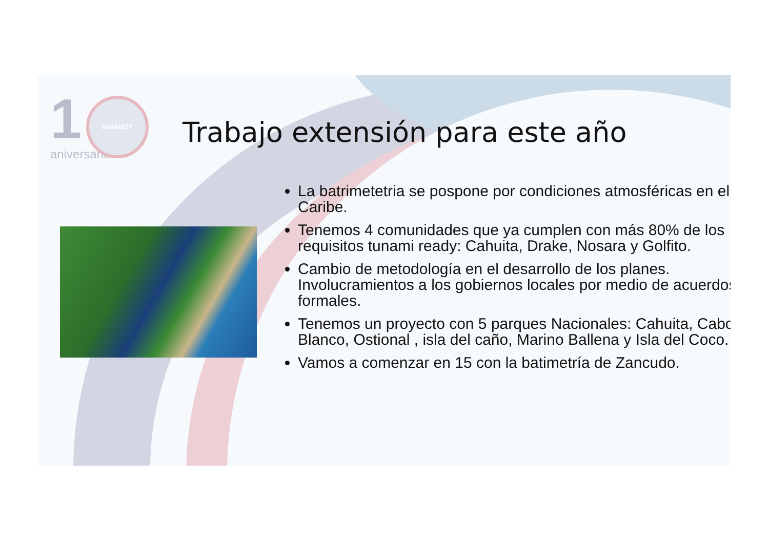1
SINAMOT
aniversario
Trabajo extensión para este año
La batrimetetria se pospone por condiciones atmosféricas en el Caribe.
Tenemos 4 comunidades que ya cumplen con más 80% de los requisitos tunami ready: Cahuita, Drake, Nosara y Golfito.
Cambio de metodología en el desarrollo de los planes. Involucramientos a los gobiernos locales por medio de acuerdos formales.
Tenemos un proyecto con 5 parques Nacionales: Cahuita, Cabo Blanco, Ostional , isla del caño, Marino Ballena y Isla del Coco.
Vamos a comenzar en 15 con la batimetría de Zancudo.